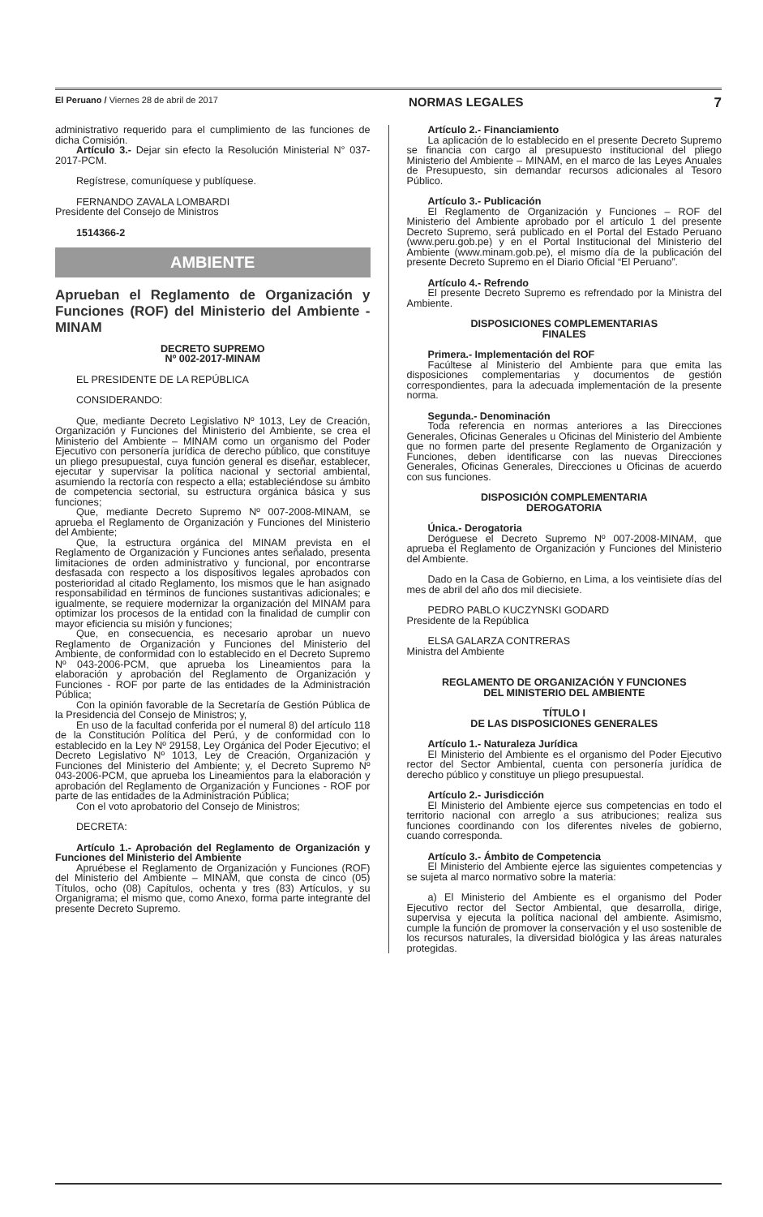El Peruano / Viernes 28 de abril de 2017 NORMAS LEGALES 7
administrativo requerido para el cumplimiento de las funciones de dicha Comisión.
Artículo 3.- Dejar sin efecto la Resolución Ministerial N° 037-2017-PCM.
Regístrese, comuníquese y publíquese.
FERNANDO ZAVALA LOMBARDI
Presidente del Consejo de Ministros
1514366-2
AMBIENTE
Aprueban el Reglamento de Organización y Funciones (ROF) del Ministerio del Ambiente - MINAM
DECRETO SUPREMO
Nº 002-2017-MINAM
EL PRESIDENTE DE LA REPÚBLICA
CONSIDERANDO:
Que, mediante Decreto Legislativo Nº 1013, Ley de Creación, Organización y Funciones del Ministerio del Ambiente, se crea el Ministerio del Ambiente – MINAM como un organismo del Poder Ejecutivo con personería jurídica de derecho público, que constituye un pliego presupuestal, cuya función general es diseñar, establecer, ejecutar y supervisar la política nacional y sectorial ambiental, asumiendo la rectoría con respecto a ella; estableciéndose su ámbito de competencia sectorial, su estructura orgánica básica y sus funciones;
Que, mediante Decreto Supremo Nº 007-2008-MINAM, se aprueba el Reglamento de Organización y Funciones del Ministerio del Ambiente;
Que, la estructura orgánica del MINAM prevista en el Reglamento de Organización y Funciones antes señalado, presenta limitaciones de orden administrativo y funcional, por encontrarse desfasada con respecto a los dispositivos legales aprobados con posterioridad al citado Reglamento, los mismos que le han asignado responsabilidad en términos de funciones sustantivas adicionales; e igualmente, se requiere modernizar la organización del MINAM para optimizar los procesos de la entidad con la finalidad de cumplir con mayor eficiencia su misión y funciones;
Que, en consecuencia, es necesario aprobar un nuevo Reglamento de Organización y Funciones del Ministerio del Ambiente, de conformidad con lo establecido en el Decreto Supremo Nº 043-2006-PCM, que aprueba los Lineamientos para la elaboración y aprobación del Reglamento de Organización y Funciones - ROF por parte de las entidades de la Administración Pública;
Con la opinión favorable de la Secretaría de Gestión Pública de la Presidencia del Consejo de Ministros; y,
En uso de la facultad conferida por el numeral 8) del artículo 118 de la Constitución Política del Perú, y de conformidad con lo establecido en la Ley Nº 29158, Ley Orgánica del Poder Ejecutivo; el Decreto Legislativo Nº 1013, Ley de Creación, Organización y Funciones del Ministerio del Ambiente; y, el Decreto Supremo Nº 043-2006-PCM, que aprueba los Lineamientos para la elaboración y aprobación del Reglamento de Organización y Funciones - ROF por parte de las entidades de la Administración Pública;
Con el voto aprobatorio del Consejo de Ministros;
DECRETA:
Artículo 1.- Aprobación del Reglamento de Organización y Funciones del Ministerio del Ambiente
Apruébese el Reglamento de Organización y Funciones (ROF) del Ministerio del Ambiente – MINAM, que consta de cinco (05) Títulos, ocho (08) Capítulos, ochenta y tres (83) Artículos, y su Organigrama; el mismo que, como Anexo, forma parte integrante del presente Decreto Supremo.
Artículo 2.- Financiamiento
La aplicación de lo establecido en el presente Decreto Supremo se financia con cargo al presupuesto institucional del pliego Ministerio del Ambiente – MINAM, en el marco de las Leyes Anuales de Presupuesto, sin demandar recursos adicionales al Tesoro Público.
Artículo 3.- Publicación
El Reglamento de Organización y Funciones – ROF del Ministerio del Ambiente aprobado por el artículo 1 del presente Decreto Supremo, será publicado en el Portal del Estado Peruano (www.peru.gob.pe) y en el Portal Institucional del Ministerio del Ambiente (www.minam.gob.pe), el mismo día de la publicación del presente Decreto Supremo en el Diario Oficial “El Peruano”.
Artículo 4.- Refrendo
El presente Decreto Supremo es refrendado por la Ministra del Ambiente.
DISPOSICIONES COMPLEMENTARIAS
FINALES
Primera.- Implementación del ROF
Facúltese al Ministerio del Ambiente para que emita las disposiciones complementarias y documentos de gestión correspondientes, para la adecuada implementación de la presente norma.
Segunda.- Denominación
Toda referencia en normas anteriores a las Direcciones Generales, Oficinas Generales u Oficinas del Ministerio del Ambiente que no formen parte del presente Reglamento de Organización y Funciones, deben identificarse con las nuevas Direcciones Generales, Oficinas Generales, Direcciones u Oficinas de acuerdo con sus funciones.
DISPOSICIÓN COMPLEMENTARIA
DEROGATORIA
Única.- Derogatoria
Deróguese el Decreto Supremo Nº 007-2008-MINAM, que aprueba el Reglamento de Organización y Funciones del Ministerio del Ambiente.
Dado en la Casa de Gobierno, en Lima, a los veintisiete días del mes de abril del año dos mil diecisiete.
PEDRO PABLO KUCZYNSKI GODARD
Presidente de la República
ELSA GALARZA CONTRERAS
Ministra del Ambiente
REGLAMENTO DE ORGANIZACIÓN Y FUNCIONES
DEL MINISTERIO DEL AMBIENTE
TÍTULO I
DE LAS DISPOSICIONES GENERALES
Artículo 1.- Naturaleza Jurídica
El Ministerio del Ambiente es el organismo del Poder Ejecutivo rector del Sector Ambiental, cuenta con personería jurídica de derecho público y constituye un pliego presupuestal.
Artículo 2.- Jurisdicción
El Ministerio del Ambiente ejerce sus competencias en todo el territorio nacional con arreglo a sus atribuciones; realiza sus funciones coordinando con los diferentes niveles de gobierno, cuando corresponda.
Artículo 3.- Ámbito de Competencia
El Ministerio del Ambiente ejerce las siguientes competencias y se sujeta al marco normativo sobre la materia:
a) El Ministerio del Ambiente es el organismo del Poder Ejecutivo rector del Sector Ambiental, que desarrolla, dirige, supervisa y ejecuta la política nacional del ambiente. Asimismo, cumple la función de promover la conservación y el uso sostenible de los recursos naturales, la diversidad biológica y las áreas naturales protegidas.